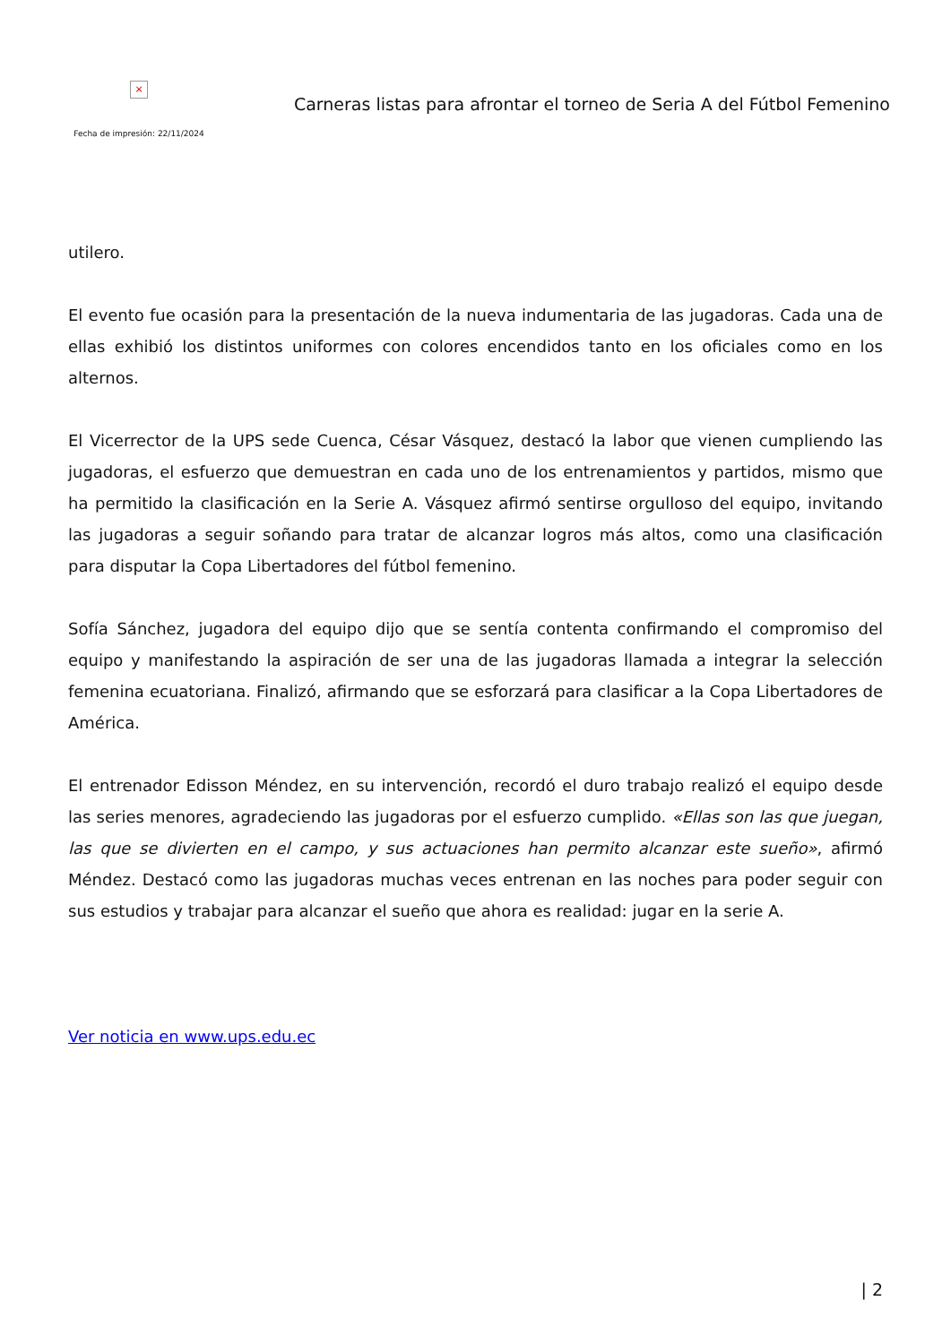×
Fecha de impresión: 22/11/2024
Carneras listas para afrontar el torneo de Seria A del Fútbol Femenino
utilero.
El evento fue ocasión para la presentación de la nueva indumentaria de las jugadoras. Cada una de ellas exhibió los distintos uniformes con colores encendidos tanto en los oficiales como en los alternos.
El Vicerrector de la UPS sede Cuenca, César Vásquez, destacó la labor que vienen cumpliendo las jugadoras, el esfuerzo que demuestran en cada uno de los entrenamientos y partidos, mismo que ha permitido la clasificación en la Serie A. Vásquez afirmó sentirse orgulloso del equipo, invitando las jugadoras a seguir soñando para tratar de alcanzar logros más altos, como una clasificación para disputar la Copa Libertadores del fútbol femenino.
Sofía Sánchez, jugadora del equipo dijo que se sentía contenta confirmando el compromiso del equipo y manifestando la aspiración de ser una de las jugadoras llamada a integrar la selección femenina ecuatoriana. Finalizó, afirmando que se esforzará para clasificar a la Copa Libertadores de América.
El entrenador Edisson Méndez, en su intervención, recordó el duro trabajo realizó el equipo desde las series menores, agradeciendo las jugadoras por el esfuerzo cumplido. «Ellas son las que juegan, las que se divierten en el campo, y sus actuaciones han permito alcanzar este sueño», afirmó Méndez. Destacó como las jugadoras muchas veces entrenan en las noches para poder seguir con sus estudios y trabajar para alcanzar el sueño que ahora es realidad: jugar en la serie A.
Ver noticia en www.ups.edu.ec
| 2